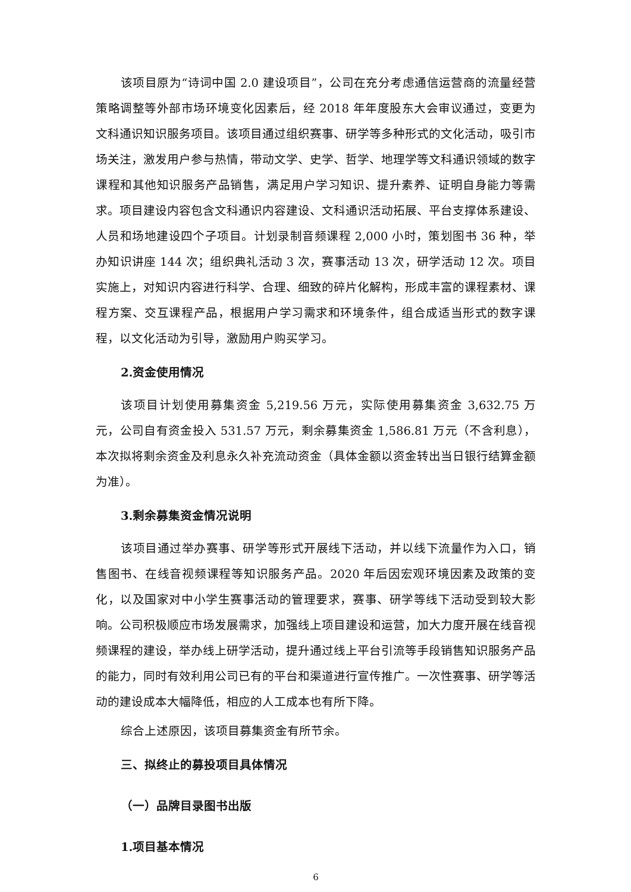该项目原为“诗词中国 2.0 建设项目”，公司在充分考虑通信运营商的流量经营策略调整等外部市场环境变化因素后，经 2018 年年度股东大会审议通过，变更为文科通识知识服务项目。该项目通过组织赛事、研学等多种形式的文化活动，吸引市场关注，激发用户参与热情，带动文学、史学、哲学、地理学等文科通识领域的数字课程和其他知识服务产品销售，满足用户学习知识、提升素养、证明自身能力等需求。项目建设内容包含文科通识内容建设、文科通识活动拓展、平台支撑体系建设、人员和场地建设四个子项目。计划录制音频课程 2,000 小时，策划图书 36 种，举办知识讲座 144 次；组织典礼活动 3 次，赛事活动 13 次，研学活动 12 次。项目实施上，对知识内容进行科学、合理、细致的碎片化解构，形成丰富的课程素材、课程方案、交互课程产品，根据用户学习需求和环境条件，组合成适当形式的数字课程，以文化活动为引导，激励用户购买学习。
2.资金使用情况
该项目计划使用募集资金 5,219.56 万元，实际使用募集资金 3,632.75 万元，公司自有资金投入 531.57 万元，剩余募集资金 1,586.81 万元（不含利息），本次拟将剩余资金及利息永久补充流动资金（具体金额以资金转出当日银行结算金额为准）。
3.剩余募集资金情况说明
该项目通过举办赛事、研学等形式开展线下活动，并以线下流量作为入口，销售图书、在线音视频课程等知识服务产品。2020 年后因宏观环境因素及政策的变化，以及国家对中小学生赛事活动的管理要求，赛事、研学等线下活动受到较大影响。公司积极顺应市场发展需求，加强线上项目建设和运营，加大力度开展在线音视频课程的建设，举办线上研学活动，提升通过线上平台引流等手段销售知识服务产品的能力，同时有效利用公司已有的平台和渠道进行宣传推广。一次性赛事、研学等活动的建设成本大幅降低，相应的人工成本也有所下降。
综合上述原因，该项目募集资金有所节余。
三、拟终止的募投项目具体情况
（一）品牌目录图书出版
1.项目基本情况
6